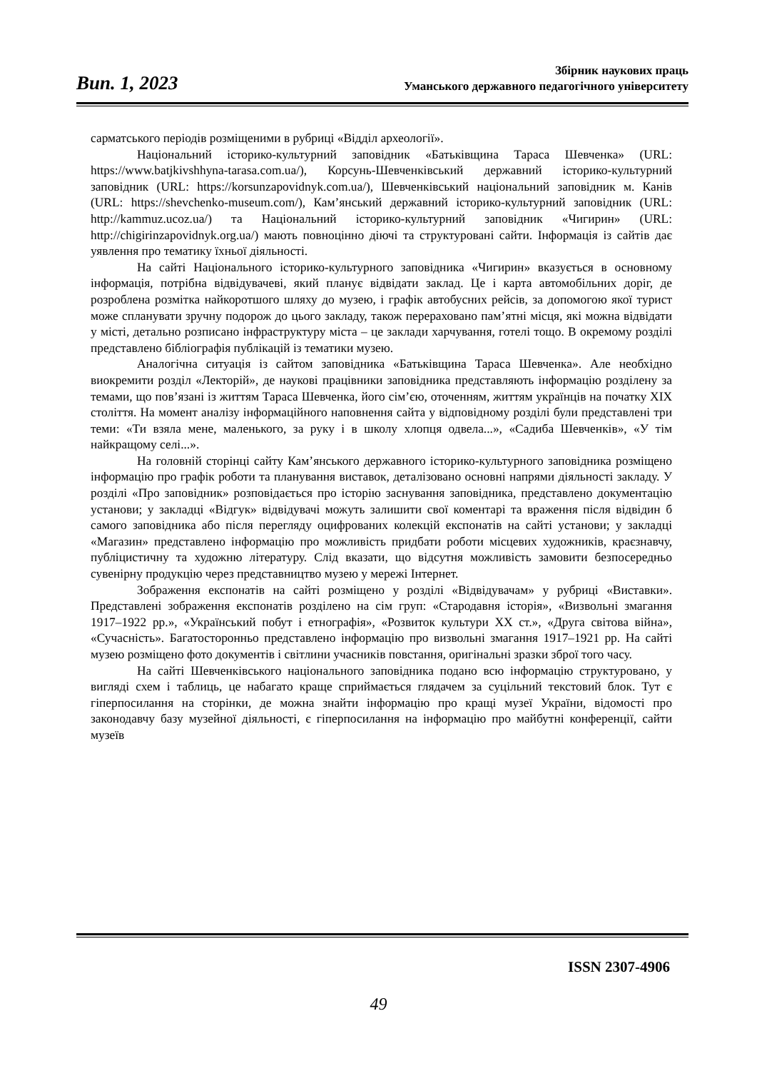Вип. 1, 2023
Збірник наукових праць
Уманського державного педагогічного університету
сарматського періодів розміщеними в рубриці «Відділ археології».
Національний історико-культурний заповідник «Батьківщина Тараса Шевченка» (URL: https://www.batjkivshhyna-tarasa.com.ua/), Корсунь-Шевченківський державний історико-культурний заповідник (URL: https://korsunzapovidnyk.com.ua/), Шевченківський національний заповідник м. Канів (URL: https://shevchenko-museum.com/), Кам’янський державний історико-культурний заповідник (URL: http://kammuz.ucoz.ua/) та Національний історико-культурний заповідник «Чигирин» (URL: http://chigirinzapovidnyk.org.ua/) мають повноцінно діючі та структуровані сайти. Інформація із сайтів дає уявлення про тематику їхньої діяльності.
На сайті Національного історико-культурного заповідника «Чигирин» вказується в основному інформація, потрібна відвідувачеві, який планує відвідати заклад. Це і карта автомобільних доріг, де розроблена розмітка найкоротшого шляху до музею, і графік автобусних рейсів, за допомогою якої турист може спланувати зручну подорож до цього закладу, також перераховано пам’ятні місця, які можна відвідати у місті, детально розписано інфраструктуру міста – це заклади харчування, готелі тощо. В окремому розділі представлено бібліографія публікацій із тематики музею.
Аналогічна ситуація із сайтом заповідника «Батьківщина Тараса Шевченка». Але необхідно виокремити розділ «Лекторій», де наукові працівники заповідника представляють інформацію розділену за темами, що пов’язані із життям Тараса Шевченка, його сім’єю, оточенням, життям українців на початку XIX століття. На момент аналізу інформаційного наповнення сайта у відповідному розділі були представлені три теми: «Ти взяла мене, маленького, за руку і в школу хлопця одвела...», «Садиба Шевченків», «У тім найкращому селі...».
На головній сторінці сайту Кам’янського державного історико-культурного заповідника розміщено інформацію про графік роботи та планування виставок, деталізовано основні напрями діяльності закладу. У розділі «Про заповідник» розповідається про історію заснування заповідника, представлено документацію установи; у закладці «Відгук» відвідувачі можуть залишити свої коментарі та враження після відвідин б самого заповідника або після перегляду оцифрованих колекцій експонатів на сайті установи; у закладці «Магазин» представлено інформацію про можливість придбати роботи місцевих художників, краєзнавчу, публіцистичну та художню літературу. Слід вказати, що відсутня можливість замовити безпосередньо сувенірну продукцію через представництво музею у мережі Інтернет.
Зображення експонатів на сайті розміщено у розділі «Відвідувачам» у рубриці «Виставки». Представлені зображення експонатів розділено на сім груп: «Стародавня історія», «Визвольні змагання 1917–1922 рр.», «Український побут і етнографія», «Розвиток культури XX ст.», «Друга світова війна», «Сучасність». Багатосторонньо представлено інформацію про визвольні змагання 1917–1921 рр. На сайті музею розміщено фото документів і світлини учасників повстання, оригінальні зразки зброї того часу.
На сайті Шевченківського національного заповідника подано всю інформацію структуровано, у вигляді схем і таблиць, це набагато краще сприймається глядачем за суцільний текстовий блок. Тут є гіперпосилання на сторінки, де можна знайти інформацію про кращі музеї України, відомості про законодавчу базу музейної діяльності, є гіперпосилання на інформацію про майбутні конференції, сайти музеїв
ISSN 2307-4906
49